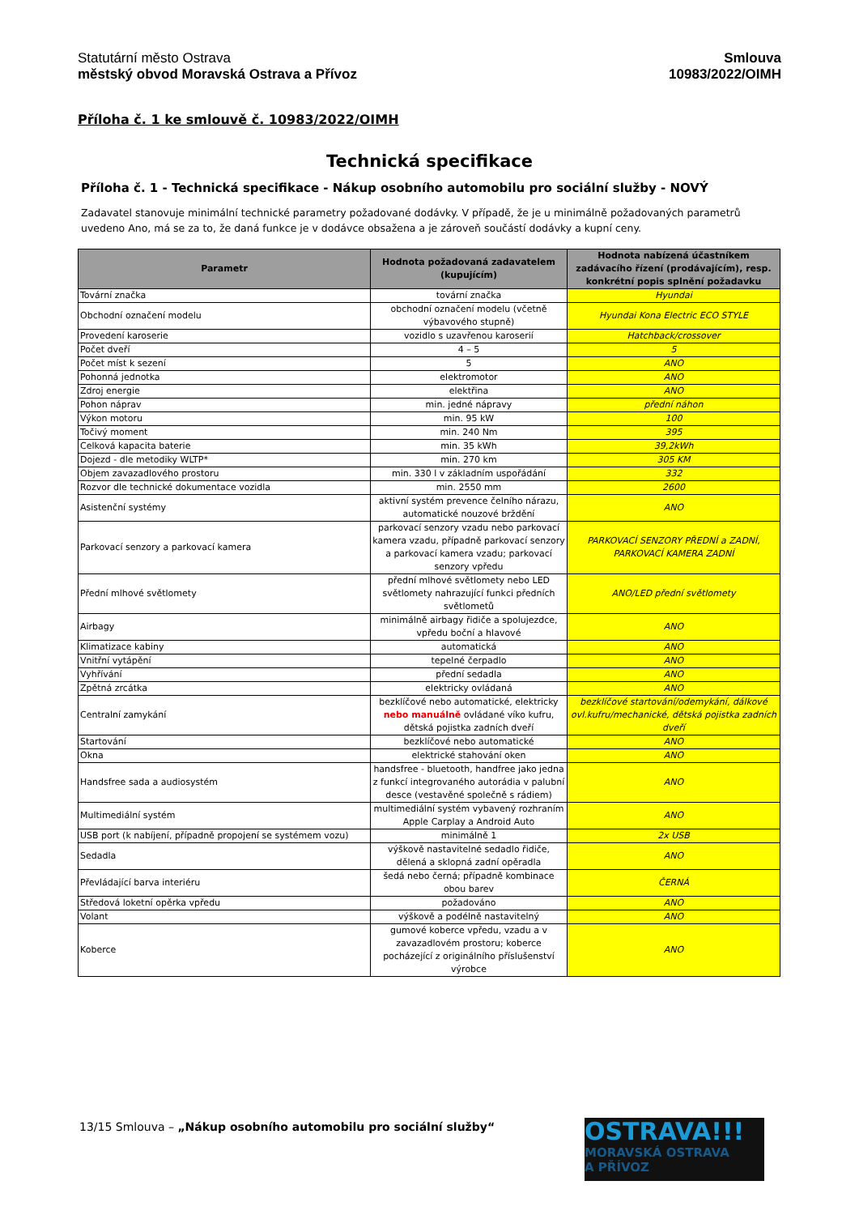Statutární město Ostrava
městský obvod Moravská Ostrava a Přívoz
Smlouva
10983/2022/OIMH
Příloha č. 1 ke smlouvě č. 10983/2022/OIMH
Technická specifikace
Příloha č. 1 - Technická specifikace - Nákup osobního automobilu pro sociální služby - NOVÝ
Zadavatel stanovuje minimální technické parametry požadované dodávky. V případě, že je u minimálně požadovaných parametrů uvedeno Ano, má se za to, že daná funkce je v dodávce obsažena a je zároveň součástí dodávky a kupní ceny.
| Parametr | Hodnota požadovaná zadavatelem (kupujícím) | Hodnota nabízená účastníkem zadávacího řízení (prodávajícím), resp. konkrétní popis splnění požadavku |
| --- | --- | --- |
| Tovární značka | tovární značka | Hyundai |
| Obchodní označení modelu | obchodní označení modelu (včetně výbavového stupně) | Hyundai Kona Electric ECO STYLE |
| Provedení karoserie | vozidlo s uzavřenou karoserií | Hatchback/crossover |
| Počet dveří | 4 – 5 | 5 |
| Počet míst k sezení | 5 | ANO |
| Pohonná jednotka | elektromotor | ANO |
| Zdroj energie | elektřina | ANO |
| Pohon náprav | min. jedné nápravy | přední náhon |
| Výkon motoru | min. 95 kW | 100 |
| Točivý moment | min. 240 Nm | 395 |
| Celková kapacita baterie | min. 35 kWh | 39,2kWh |
| Dojezd - dle metodiky WLTP* | min. 270 km | 305 KM |
| Objem zavazadlového prostoru | min. 330 l v základním uspořádání | 332 |
| Rozvor dle technické dokumentace vozidla | min. 2550 mm | 2600 |
| Asistenční systémy | aktivní systém prevence čelního nárazu, automatické nouzové brždění | ANO |
| Parkovací senzory a parkovací kamera | parkovací senzory vzadu nebo parkovací kamera vzadu, případně parkovací senzory a parkovací kamera vzadu; parkovací senzory vpředu | PARKOVACÍ SENZORY PŘEDNÍ a ZADNÍ, PARKOVACÍ KAMERA ZADNÍ |
| Přední mlhové světlomety | přední mlhové světlomety nebo LED světlomety nahrazující funkci předních světlometů | ANO/LED přední světlomety |
| Airbagy | minimálně airbagy řidiče a spolujezdce, vpředu boční a hlavové | ANO |
| Klimatizace kabiny | automatická | ANO |
| Vnitřní vytápění | tepelné čerpadlo | ANO |
| Vyhřívání | přední sedadla | ANO |
| Zpětná zrcátka | elektricky ovládaná | ANO |
| Centralní zamykání | bezklíčové nebo automatické, elektricky nebo manuálně ovládané víko kufru, dětská pojistka zadních dveří | bezklíčové startování/odemykání, dálkové ovl.kufru/mechanické, dětská pojistka zadních dveří |
| Startování | bezklíčové nebo automatické | ANO |
| Okna | elektrické stahování oken | ANO |
| Handsfree sada a audiosystém | handsfree - bluetooth, handfree jako jedna z funkcí integrovaného autorádia v palubní desce (vestavěné společně s rádiem) | ANO |
| Multimediální systém | multimediální systém vybavený rozhraním Apple Carplay a Android Auto | ANO |
| USB port (k nabíjení, případně propojení se systémem vozu) | minimálně 1 | 2x USB |
| Sedadla | výškově nastavitelné sedadlo řidiče, dělená a sklopná zadní opěradla | ANO |
| Převládající barva interiéru | šedá nebo černá; případně kombinace obou barev | ČERNÁ |
| Středová loketní opěrka vpředu | požadováno | ANO |
| Volant | výškově a podélně nastavitelný | ANO |
| Koberce | gumové koberce vpředu, vzadu a v zavazadlovém prostoru; koberce pocházející z originálního příslušenství výrobce | ANO |
13/15 Smlouva – „Nákup osobního automobilu pro sociální služby“
OSTRAVA!!!
MORAVSKÁ OSTRAVA
A PŘÍVOZ